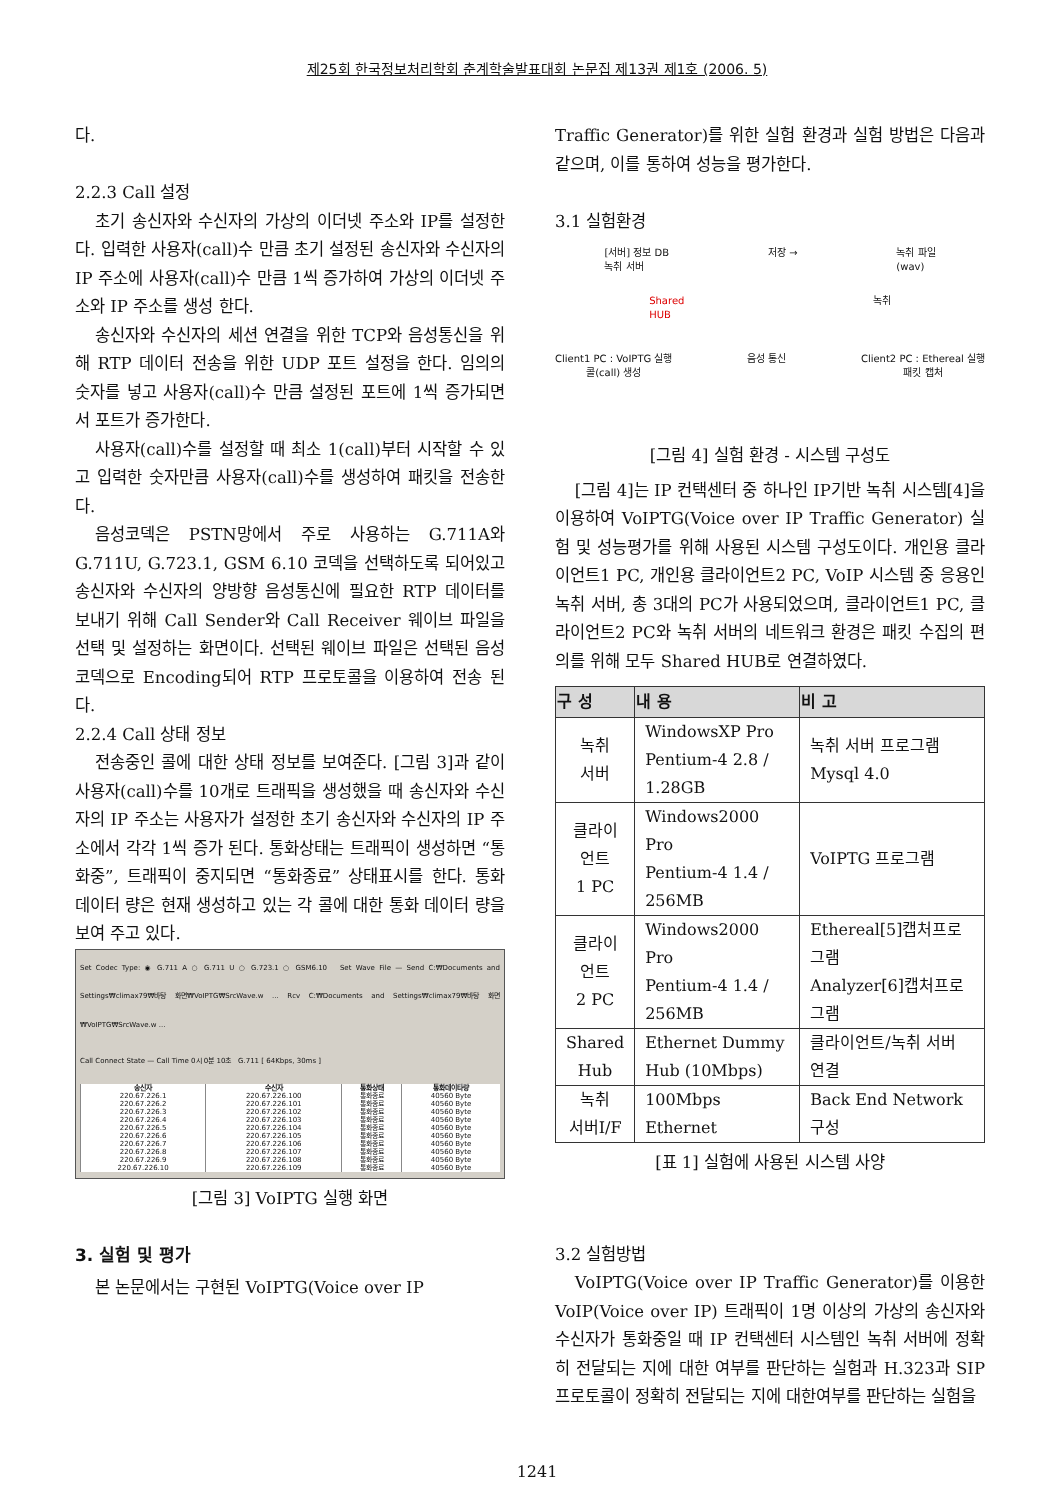제25회 한국정보처리학회 춘계학술발표대회 논문집 제13권 제1호 (2006. 5)
다.
2.2.3 Call 설정
초기 송신자와 수신자의 가상의 이더넷 주소와 IP를 설정한다. 입력한 사용자(call)수 만큼 초기 설정된 송신자와 수신자의 IP 주소에 사용자(call)수 만큼 1씩 증가하여 가상의 이더넷 주소와 IP 주소를 생성 한다.
송신자와 수신자의 세션 연결을 위한 TCP와 음성통신을 위해 RTP 데이터 전송을 위한 UDP 포트 설정을 한다. 임의의 숫자를 넣고 사용자(call)수 만큼 설정된 포트에 1씩 증가되면서 포트가 증가한다.
사용자(call)수를 설정할 때 최소 1(call)부터 시작할 수 있고 입력한 숫자만큼 사용자(call)수를 생성하여 패킷을 전송한다.
음성코덱은 PSTN망에서 주로 사용하는 G.711A와 G.711U, G.723.1, GSM 6.10 코덱을 선택하도록 되어있고 송신자와 수신자의 양방향 음성통신에 필요한 RTP 데이터를 보내기 위해 Call Sender와 Call Receiver 웨이브 파일을 선택 및 설정하는 화면이다. 선택된 웨이브 파일은 선택된 음성코덱으로 Encoding되어 RTP 프로토콜을 이용하여 전송 된다.
2.2.4 Call 상태 정보
전송중인 콜에 대한 상태 정보를 보여준다. [그림 3]과 같이 사용자(call)수를 10개로 트래픽을 생성했을 때 송신자와 수신자의 IP 주소는 사용자가 설정한 초기 송신자와 수신자의 IP 주소에서 각각 1씩 증가 된다. 통화상태는 트래픽이 생성하면 “통화중”, 트래픽이 중지되면 “통화종료” 상태표시를 한다. 통화 데이터 량은 현재 생성하고 있는 각 콜에 대한 통화 데이터 량을 보여 주고 있다.
Set Codec Type: ◉ G.711 A ○ G.711 U ○ G.723.1 ○ GSM6.10 Set Wave File — Send C:₩Documents and Settings₩climax79₩바탕 화면₩VoIPTG₩SrcWave.w ... Rcv C:₩Documents and Settings₩climax79₩바탕 화면₩VoIPTG₩SrcWave.w ...
Call Connect State — Call Time 0시 0분 10초 G.711 [ 64Kbps, 30ms ]
| 송신자 | 수신자 | 통화상태 | 통화데이타량 |
| --- | --- | --- | --- |
| 220.67.226.1 | 220.67.226.100 | 통화종료 | 40560 Byte |
| 220.67.226.2 | 220.67.226.101 | 통화종료 | 40560 Byte |
| 220.67.226.3 | 220.67.226.102 | 통화종료 | 40560 Byte |
| 220.67.226.4 | 220.67.226.103 | 통화종료 | 40560 Byte |
| 220.67.226.5 | 220.67.226.104 | 통화종료 | 40560 Byte |
| 220.67.226.6 | 220.67.226.105 | 통화종료 | 40560 Byte |
| 220.67.226.7 | 220.67.226.106 | 통화종료 | 40560 Byte |
| 220.67.226.8 | 220.67.226.107 | 통화종료 | 40560 Byte |
| 220.67.226.9 | 220.67.226.108 | 통화종료 | 40560 Byte |
| 220.67.226.10 | 220.67.226.109 | 통화종료 | 40560 Byte |
[그림 3] VoIPTG 실행 화면
3. 실험 및 평가
본 논문에서는 구현된 VoIPTG(Voice over IP
Traffic Generator)를 위한 실험 환경과 실험 방법은 다음과 같으며, 이를 통하여 성능을 평가한다.
3.1 실험환경
[서버] 정보 DB
녹취 서버
저장 → 녹취 파일
(wav)
Shared
HUB
녹취
Client1 PC : VoIPTG 실행
콜(call) 생성
음성 통신 Client2 PC : Ethereal 실행
패킷 캡처
[그림 4] 실험 환경 - 시스템 구성도
[그림 4]는 IP 컨택센터 중 하나인 IP기반 녹취 시스템[4]을 이용하여 VoIPTG(Voice over IP Traffic Generator) 실험 및 성능평가를 위해 사용된 시스템 구성도이다. 개인용 클라이언트1 PC, 개인용 클라이언트2 PC, VoIP 시스템 중 응용인 녹취 서버, 총 3대의 PC가 사용되었으며, 클라이언트1 PC, 클라이언트2 PC와 녹취 서버의 네트워크 환경은 패킷 수집의 편의를 위해 모두 Shared HUB로 연결하였다.
| 구 성 | 내 용 | 비 고 |
| --- | --- | --- |
| 녹취 서버 | WindowsXP Pro Pentium-4 2.8 / 1.28GB | 녹취 서버 프로그램 Mysql 4.0 |
| 클라이 언트 1 PC | Windows2000 Pro Pentium-4 1.4 / 256MB | VoIPTG 프로그램 |
| 클라이 언트 2 PC | Windows2000 Pro Pentium-4 1.4 / 256MB | Ethereal[5]캡처프로그램 Analyzer[6]캡처프로그램 |
| Shared Hub | Ethernet Dummy Hub (10Mbps) | 클라이언트/녹취 서버 연결 |
| 녹취 서버I/F | 100Mbps Ethernet | Back End Network 구성 |
[표 1] 실험에 사용된 시스템 사양
3.2 실험방법
VoIPTG(Voice over IP Traffic Generator)를 이용한 VoIP(Voice over IP) 트래픽이 1명 이상의 가상의 송신자와 수신자가 통화중일 때 IP 컨택센터 시스템인 녹취 서버에 정확히 전달되는 지에 대한 여부를 판단하는 실험과 H.323과 SIP 프로토콜이 정확히 전달되는 지에 대한여부를 판단하는 실험을
1241